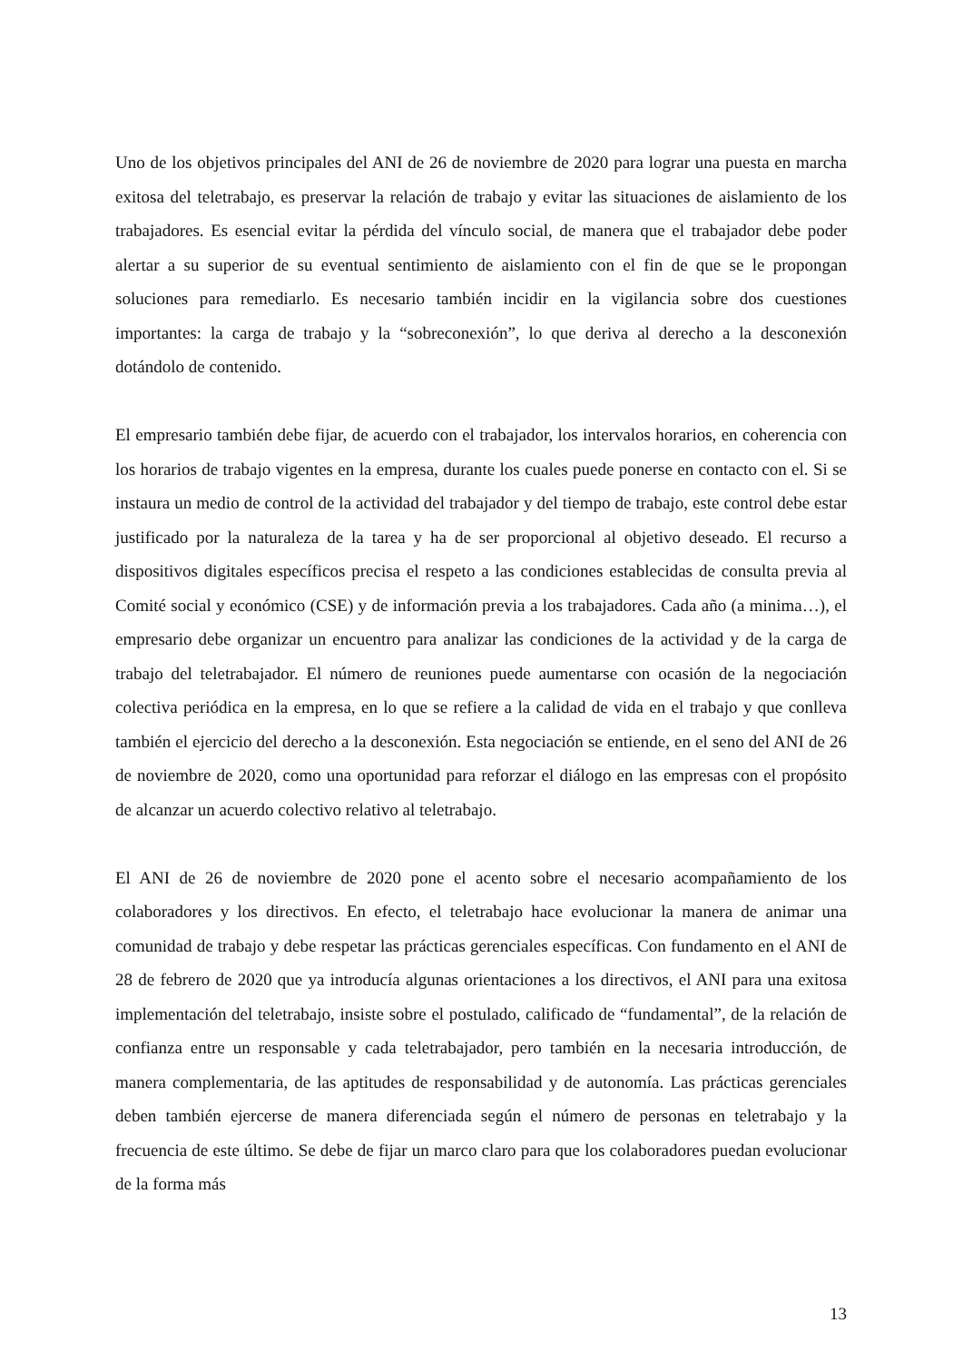Uno de los objetivos principales del ANI de 26 de noviembre de 2020 para lograr una puesta en marcha exitosa del teletrabajo, es preservar la relación de trabajo y evitar las situaciones de aislamiento de los trabajadores. Es esencial evitar la pérdida del vínculo social, de manera que el trabajador debe poder alertar a su superior de su eventual sentimiento de aislamiento con el fin de que se le propongan soluciones para remediarlo. Es necesario también incidir en la vigilancia sobre dos cuestiones importantes: la carga de trabajo y la “sobreconexión”, lo que deriva al derecho a la desconexión dotándolo de contenido.
El empresario también debe fijar, de acuerdo con el trabajador, los intervalos horarios, en coherencia con los horarios de trabajo vigentes en la empresa, durante los cuales puede ponerse en contacto con el. Si se instaura un medio de control de la actividad del trabajador y del tiempo de trabajo, este control debe estar justificado por la naturaleza de la tarea y ha de ser proporcional al objetivo deseado. El recurso a dispositivos digitales específicos precisa el respeto a las condiciones establecidas de consulta previa al Comité social y económico (CSE) y de información previa a los trabajadores. Cada año (a minima…), el empresario debe organizar un encuentro para analizar las condiciones de la actividad y de la carga de trabajo del teletrabajador. El número de reuniones puede aumentarse con ocasión de la negociación colectiva periódica en la empresa, en lo que se refiere a la calidad de vida en el trabajo y que conlleva también el ejercicio del derecho a la desconexión. Esta negociación se entiende, en el seno del ANI de 26 de noviembre de 2020, como una oportunidad para reforzar el diálogo en las empresas con el propósito de alcanzar un acuerdo colectivo relativo al teletrabajo.
El ANI de 26 de noviembre de 2020 pone el acento sobre el necesario acompañamiento de los colaboradores y los directivos. En efecto, el teletrabajo hace evolucionar la manera de animar una comunidad de trabajo y debe respetar las prácticas gerenciales específicas. Con fundamento en el ANI de 28 de febrero de 2020 que ya introducía algunas orientaciones a los directivos, el ANI para una exitosa implementación del teletrabajo, insiste sobre el postulado, calificado de “fundamental”, de la relación de confianza entre un responsable y cada teletrabajador, pero también en la necesaria introducción, de manera complementaria, de las aptitudes de responsabilidad y de autonomía. Las prácticas gerenciales deben también ejercerse de manera diferenciada según el número de personas en teletrabajo y la frecuencia de este último. Se debe de fijar un marco claro para que los colaboradores puedan evolucionar de la forma más
13